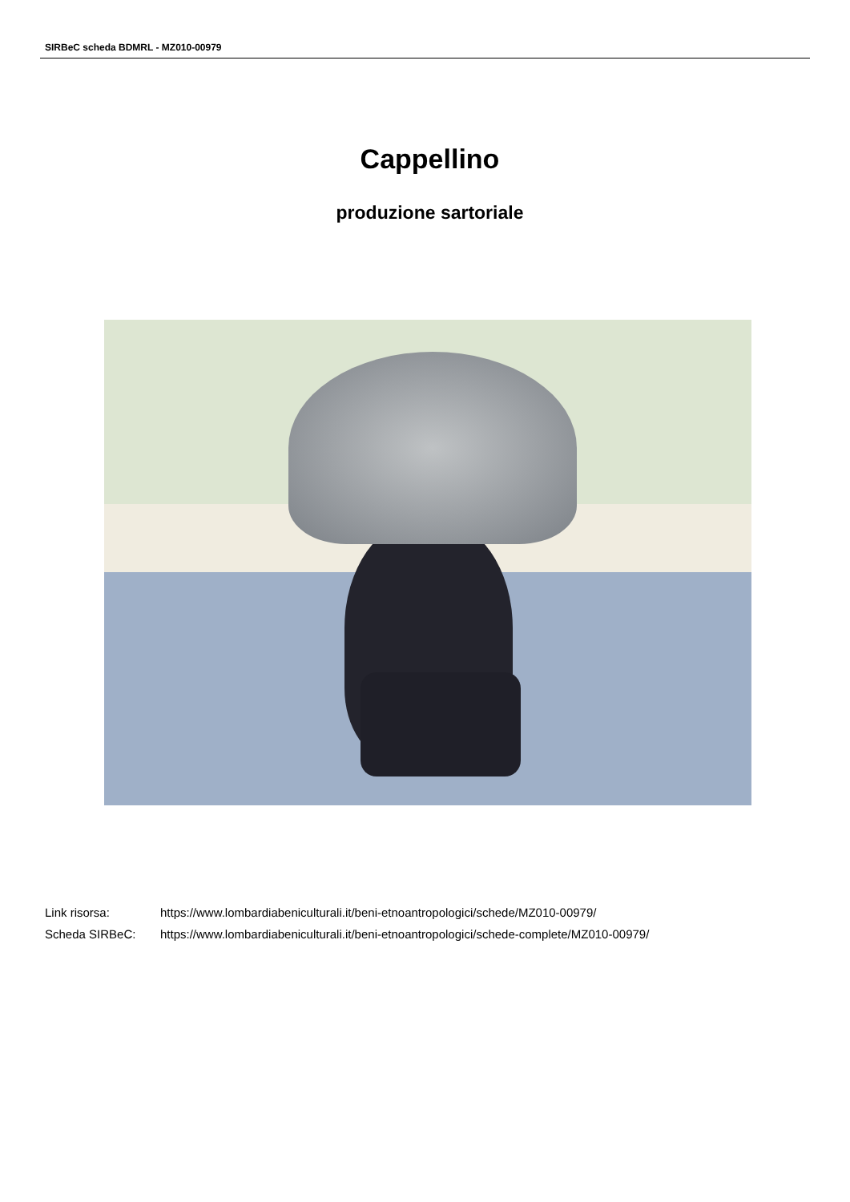SIRBeC scheda BDMRL - MZ010-00979
Cappellino
produzione sartoriale
| Link risorsa: | https://www.lombardiabeniculturali.it/beni-etnoantropologici/schede/MZ010-00979/ |
| Scheda SIRBeC: | https://www.lombardiabeniculturali.it/beni-etnoantropologici/schede-complete/MZ010-00979/ |